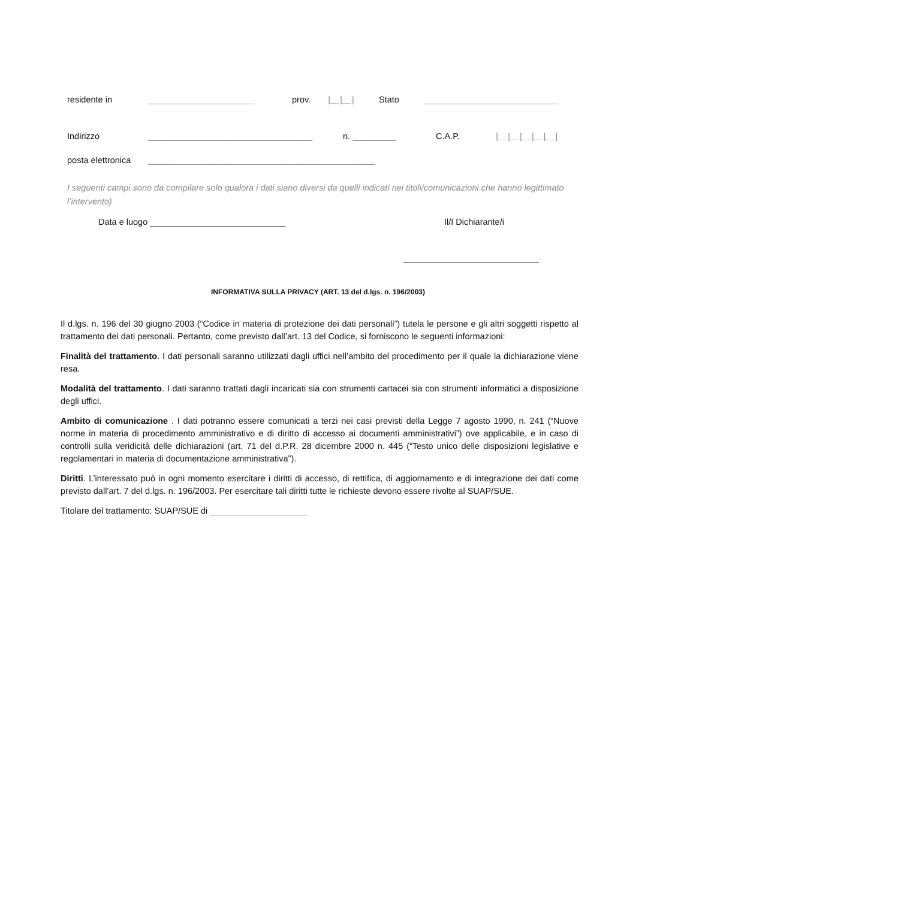residente in ______________________ prov. |__|__| Stato ____________________________
Indirizzo __________________________________ n. _________ C.A.P. |__|__|__|__|__|
posta elettronica _______________________________________________
I seguenti campi sono da compilare solo qualora i dati siano diversi da quelli indicati nei titoli/comunicazioni che hanno legittimato l’intervento)
Data e luogo ____________________________ Il/I Dichiarante/i
____________________________
INFORMATIVA SULLA PRIVACY (ART. 13 del d.lgs. n. 196/2003)
Il d.lgs. n. 196 del 30 giugno 2003 (“Codice in materia di protezione dei dati personali”) tutela le persone e gli altri soggetti rispetto al trattamento dei dati personali. Pertanto, come previsto dall’art. 13 del Codice, si forniscono le seguenti informazioni:
Finalità del trattamento. I dati personali saranno utilizzati dagli uffici nell’ambito del procedimento per il quale la dichiarazione viene resa.
Modalità del trattamento. I dati saranno trattati dagli incaricati sia con strumenti cartacei sia con strumenti informatici a disposizione degli uffici.
Ambito di comunicazione . I dati potranno essere comunicati a terzi nei casi previsti della Legge 7 agosto 1990, n. 241 (“Nuove norme in materia di procedimento amministrativo e di diritto di accesso ai documenti amministrativi”) ove applicabile, e in caso di controlli sulla veridicità delle dichiarazioni (art. 71 del d.P.R. 28 dicembre 2000 n. 445 (“Testo unico delle disposizioni legislative e regolamentari in materia di documentazione amministrativa”).
Diritti. L’interessato può in ogni momento esercitare i diritti di accesso, di rettifica, di aggiornamento e di integrazione dei dati come previsto dall’art. 7 del d.lgs. n. 196/2003. Per esercitare tali diritti tutte le richieste devono essere rivolte al SUAP/SUE.
Titolare del trattamento: SUAP/SUE di ____________________